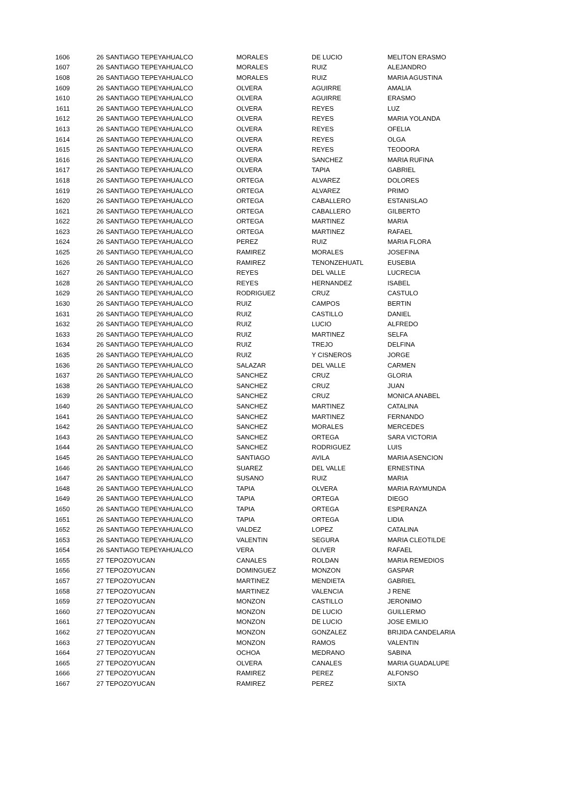| 1606 | 26 | SANTIAGO TEPEYAHUALCO | MORALES | DE LUCIO | MELITON ERASMO |
| 1607 | 26 | SANTIAGO TEPEYAHUALCO | MORALES | RUIZ | ALEJANDRO |
| 1608 | 26 | SANTIAGO TEPEYAHUALCO | MORALES | RUIZ | MARIA AGUSTINA |
| 1609 | 26 | SANTIAGO TEPEYAHUALCO | OLVERA | AGUIRRE | AMALIA |
| 1610 | 26 | SANTIAGO TEPEYAHUALCO | OLVERA | AGUIRRE | ERASMO |
| 1611 | 26 | SANTIAGO TEPEYAHUALCO | OLVERA | REYES | LUZ |
| 1612 | 26 | SANTIAGO TEPEYAHUALCO | OLVERA | REYES | MARIA YOLANDA |
| 1613 | 26 | SANTIAGO TEPEYAHUALCO | OLVERA | REYES | OFELIA |
| 1614 | 26 | SANTIAGO TEPEYAHUALCO | OLVERA | REYES | OLGA |
| 1615 | 26 | SANTIAGO TEPEYAHUALCO | OLVERA | REYES | TEODORA |
| 1616 | 26 | SANTIAGO TEPEYAHUALCO | OLVERA | SANCHEZ | MARIA RUFINA |
| 1617 | 26 | SANTIAGO TEPEYAHUALCO | OLVERA | TAPIA | GABRIEL |
| 1618 | 26 | SANTIAGO TEPEYAHUALCO | ORTEGA | ALVAREZ | DOLORES |
| 1619 | 26 | SANTIAGO TEPEYAHUALCO | ORTEGA | ALVAREZ | PRIMO |
| 1620 | 26 | SANTIAGO TEPEYAHUALCO | ORTEGA | CABALLERO | ESTANISLAO |
| 1621 | 26 | SANTIAGO TEPEYAHUALCO | ORTEGA | CABALLERO | GILBERTO |
| 1622 | 26 | SANTIAGO TEPEYAHUALCO | ORTEGA | MARTINEZ | MARIA |
| 1623 | 26 | SANTIAGO TEPEYAHUALCO | ORTEGA | MARTINEZ | RAFAEL |
| 1624 | 26 | SANTIAGO TEPEYAHUALCO | PEREZ | RUIZ | MARIA FLORA |
| 1625 | 26 | SANTIAGO TEPEYAHUALCO | RAMIREZ | MORALES | JOSEFINA |
| 1626 | 26 | SANTIAGO TEPEYAHUALCO | RAMIREZ | TENONZEHUATL | EUSEBIA |
| 1627 | 26 | SANTIAGO TEPEYAHUALCO | REYES | DEL VALLE | LUCRECIA |
| 1628 | 26 | SANTIAGO TEPEYAHUALCO | REYES | HERNANDEZ | ISABEL |
| 1629 | 26 | SANTIAGO TEPEYAHUALCO | RODRIGUEZ | CRUZ | CASTULO |
| 1630 | 26 | SANTIAGO TEPEYAHUALCO | RUIZ | CAMPOS | BERTIN |
| 1631 | 26 | SANTIAGO TEPEYAHUALCO | RUIZ | CASTILLO | DANIEL |
| 1632 | 26 | SANTIAGO TEPEYAHUALCO | RUIZ | LUCIO | ALFREDO |
| 1633 | 26 | SANTIAGO TEPEYAHUALCO | RUIZ | MARTINEZ | SELFA |
| 1634 | 26 | SANTIAGO TEPEYAHUALCO | RUIZ | TREJO | DELFINA |
| 1635 | 26 | SANTIAGO TEPEYAHUALCO | RUIZ | Y CISNEROS | JORGE |
| 1636 | 26 | SANTIAGO TEPEYAHUALCO | SALAZAR | DEL VALLE | CARMEN |
| 1637 | 26 | SANTIAGO TEPEYAHUALCO | SANCHEZ | CRUZ | GLORIA |
| 1638 | 26 | SANTIAGO TEPEYAHUALCO | SANCHEZ | CRUZ | JUAN |
| 1639 | 26 | SANTIAGO TEPEYAHUALCO | SANCHEZ | CRUZ | MONICA ANABEL |
| 1640 | 26 | SANTIAGO TEPEYAHUALCO | SANCHEZ | MARTINEZ | CATALINA |
| 1641 | 26 | SANTIAGO TEPEYAHUALCO | SANCHEZ | MARTINEZ | FERNANDO |
| 1642 | 26 | SANTIAGO TEPEYAHUALCO | SANCHEZ | MORALES | MERCEDES |
| 1643 | 26 | SANTIAGO TEPEYAHUALCO | SANCHEZ | ORTEGA | SARA VICTORIA |
| 1644 | 26 | SANTIAGO TEPEYAHUALCO | SANCHEZ | RODRIGUEZ | LUIS |
| 1645 | 26 | SANTIAGO TEPEYAHUALCO | SANTIAGO | AVILA | MARIA ASENCION |
| 1646 | 26 | SANTIAGO TEPEYAHUALCO | SUAREZ | DEL VALLE | ERNESTINA |
| 1647 | 26 | SANTIAGO TEPEYAHUALCO | SUSANO | RUIZ | MARIA |
| 1648 | 26 | SANTIAGO TEPEYAHUALCO | TAPIA | OLVERA | MARIA RAYMUNDA |
| 1649 | 26 | SANTIAGO TEPEYAHUALCO | TAPIA | ORTEGA | DIEGO |
| 1650 | 26 | SANTIAGO TEPEYAHUALCO | TAPIA | ORTEGA | ESPERANZA |
| 1651 | 26 | SANTIAGO TEPEYAHUALCO | TAPIA | ORTEGA | LIDIA |
| 1652 | 26 | SANTIAGO TEPEYAHUALCO | VALDEZ | LOPEZ | CATALINA |
| 1653 | 26 | SANTIAGO TEPEYAHUALCO | VALENTIN | SEGURA | MARIA CLEOTILDE |
| 1654 | 26 | SANTIAGO TEPEYAHUALCO | VERA | OLIVER | RAFAEL |
| 1655 | 27 | TEPOZOYUCAN | CANALES | ROLDAN | MARIA REMEDIOS |
| 1656 | 27 | TEPOZOYUCAN | DOMINGUEZ | MONZON | GASPAR |
| 1657 | 27 | TEPOZOYUCAN | MARTINEZ | MENDIETA | GABRIEL |
| 1658 | 27 | TEPOZOYUCAN | MARTINEZ | VALENCIA | J RENE |
| 1659 | 27 | TEPOZOYUCAN | MONZON | CASTILLO | JERONIMO |
| 1660 | 27 | TEPOZOYUCAN | MONZON | DE LUCIO | GUILLERMO |
| 1661 | 27 | TEPOZOYUCAN | MONZON | DE LUCIO | JOSE EMILIO |
| 1662 | 27 | TEPOZOYUCAN | MONZON | GONZALEZ | BRIJIDA CANDELARIA |
| 1663 | 27 | TEPOZOYUCAN | MONZON | RAMOS | VALENTIN |
| 1664 | 27 | TEPOZOYUCAN | OCHOA | MEDRANO | SABINA |
| 1665 | 27 | TEPOZOYUCAN | OLVERA | CANALES | MARIA GUADALUPE |
| 1666 | 27 | TEPOZOYUCAN | RAMIREZ | PEREZ | ALFONSO |
| 1667 | 27 | TEPOZOYUCAN | RAMIREZ | PEREZ | SIXTA |